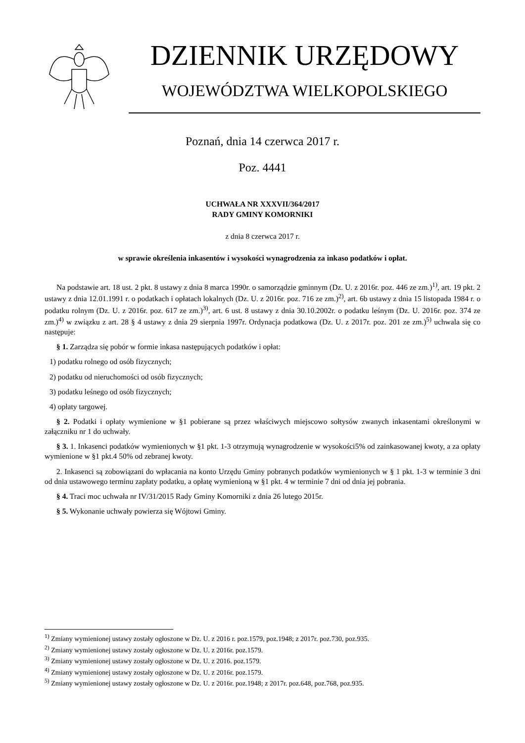DZIENNIK URZĘDOWY
WOJEWÓDZTWA WIELKOPOLSKIEGO
Poznań, dnia 14 czerwca 2017 r.
Poz. 4441
UCHWAŁA NR XXXVII/364/2017
RADY GMINY KOMORNIKI
z dnia 8 czerwca 2017 r.
w sprawie określenia inkasentów i wysokości wynagrodzenia za inkaso podatków i opłat.
Na podstawie art. 18 ust. 2 pkt. 8 ustawy z dnia 8 marca 1990r. o samorządzie gminnym (Dz. U. z 2016r. poz. 446 ze zm.)<sup>1)</sup>, art. 19 pkt. 2 ustawy z dnia 12.01.1991 r. o podatkach i opłatach lokalnych (Dz. U. z 2016r. poz. 716 ze zm.)<sup>2)</sup>, art. 6b ustawy z dnia 15 listopada 1984 r. o podatku rolnym (Dz. U. z 2016r. poz. 617 ze zm.)<sup>3)</sup>, art. 6 ust. 8 ustawy z dnia 30.10.2002r. o podatku leśnym (Dz. U. 2016r. poz. 374 ze zm.)<sup>4)</sup> w związku z art. 28 § 4 ustawy z dnia 29 sierpnia 1997r. Ordynacja podatkowa (Dz. U. z 2017r. poz. 201 ze zm.)<sup>5)</sup> uchwala się co następuje:
§ 1. Zarządza się pobór w formie inkasa następujących podatków i opłat:
1) podatku rolnego od osób fizycznych;
2) podatku od nieruchomości od osób fizycznych;
3) podatku leśnego od osób fizycznych;
4) opłaty targowej.
§ 2. Podatki i opłaty wymienione w §1 pobierane są przez właściwych miejscowo sołtysów zwanych inkasentami określonymi w załączniku nr 1 do uchwały.
§ 3. 1. Inkasenci podatków wymienionych w §1 pkt. 1-3 otrzymują wynagrodzenie w wysokości5% od zainkasowanej kwoty, a za opłaty wymienione w §1 pkt.4 50% od zebranej kwoty.
2. Inkasenci są zobowiązani do wpłacania na konto Urzędu Gminy pobranych podatków wymienionych w § 1 pkt. 1-3 w terminie 3 dni od dnia ustawowego terminu zapłaty podatku, a opłatę wymienioną w §1 pkt. 4 w terminie 7 dni od dnia jej pobrania.
§ 4. Traci moc uchwała nr IV/31/2015 Rady Gminy Komorniki z dnia 26 lutego 2015r.
§ 5. Wykonanie uchwały powierza się Wójtowi Gminy.
<sup>1)</sup> Zmiany wymienionej ustawy zostały ogłoszone w Dz. U. z 2016 r. poz.1579, poz.1948; z 2017r. poz.730, poz.935.
<sup>2)</sup> Zmiany wymienionej ustawy zostały ogłoszone w Dz. U. z 2016r. poz.1579.
<sup>3)</sup> Zmiany wymienionej ustawy zostały ogłoszone w Dz. U. z 2016. poz.1579.
<sup>4)</sup> Zmiany wymienionej ustawy zostały ogłoszone w Dz. U. z 2016r. poz.1579.
<sup>5)</sup> Zmiany wymienionej ustawy zostały ogłoszone w Dz. U. z 2016r. poz.1948; z 2017r. poz.648, poz.768, poz.935.